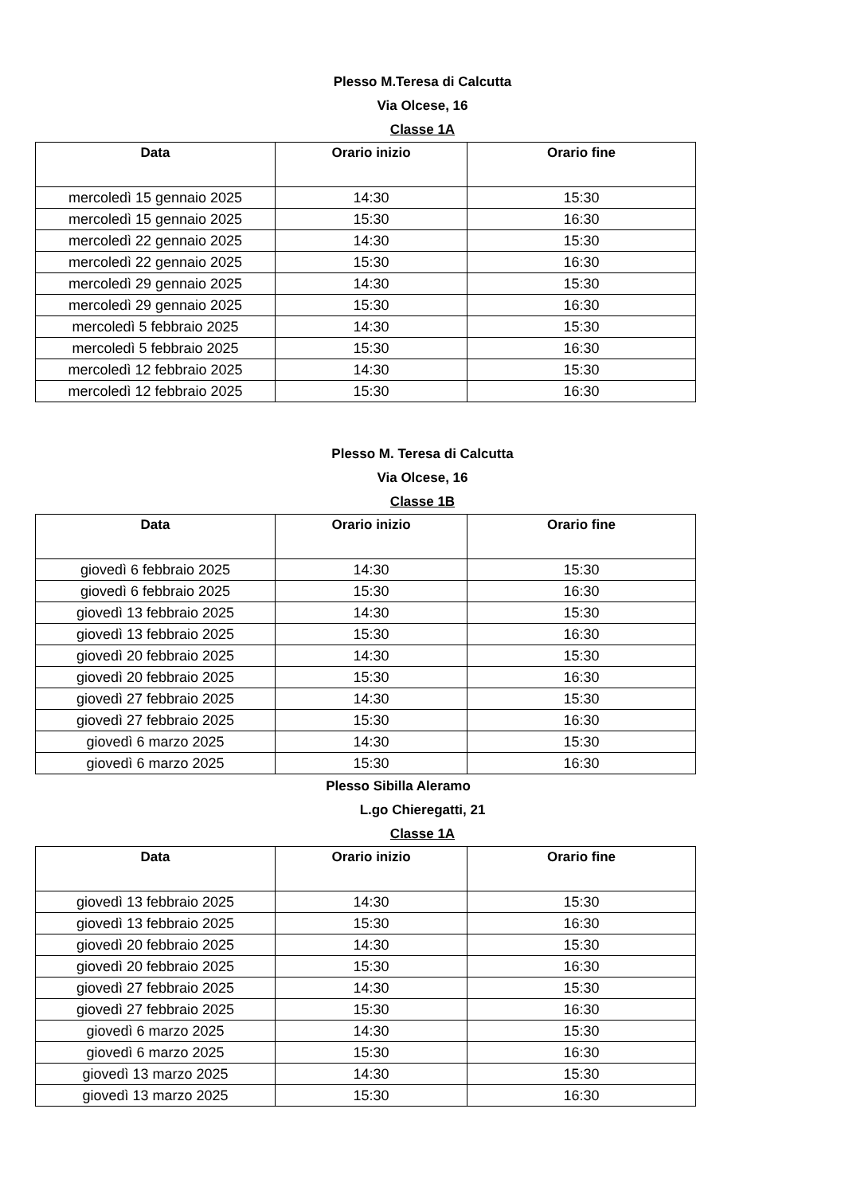Plesso M.Teresa di Calcutta
Via Olcese, 16
Classe 1A
| Data | Orario inizio | Orario fine |
| --- | --- | --- |
| mercoledì 15 gennaio 2025 | 14:30 | 15:30 |
| mercoledì 15 gennaio 2025 | 15:30 | 16:30 |
| mercoledì 22 gennaio 2025 | 14:30 | 15:30 |
| mercoledì 22 gennaio 2025 | 15:30 | 16:30 |
| mercoledì 29 gennaio 2025 | 14:30 | 15:30 |
| mercoledì 29 gennaio 2025 | 15:30 | 16:30 |
| mercoledì 5 febbraio 2025 | 14:30 | 15:30 |
| mercoledì 5 febbraio 2025 | 15:30 | 16:30 |
| mercoledì 12 febbraio 2025 | 14:30 | 15:30 |
| mercoledì 12 febbraio 2025 | 15:30 | 16:30 |
Plesso M. Teresa di Calcutta
Via Olcese, 16
Classe 1B
| Data | Orario inizio | Orario fine |
| --- | --- | --- |
| giovedì 6 febbraio 2025 | 14:30 | 15:30 |
| giovedì 6 febbraio 2025 | 15:30 | 16:30 |
| giovedì 13 febbraio 2025 | 14:30 | 15:30 |
| giovedì 13 febbraio 2025 | 15:30 | 16:30 |
| giovedì 20 febbraio 2025 | 14:30 | 15:30 |
| giovedì 20 febbraio 2025 | 15:30 | 16:30 |
| giovedì 27 febbraio 2025 | 14:30 | 15:30 |
| giovedì 27 febbraio 2025 | 15:30 | 16:30 |
| giovedì 6 marzo 2025 | 14:30 | 15:30 |
| giovedì 6 marzo 2025 | 15:30 | 16:30 |
Plesso Sibilla Aleramo
L.go Chieregatti, 21
Classe 1A
| Data | Orario inizio | Orario fine |
| --- | --- | --- |
| giovedì 13 febbraio 2025 | 14:30 | 15:30 |
| giovedì 13 febbraio 2025 | 15:30 | 16:30 |
| giovedì 20 febbraio 2025 | 14:30 | 15:30 |
| giovedì 20 febbraio 2025 | 15:30 | 16:30 |
| giovedì 27 febbraio 2025 | 14:30 | 15:30 |
| giovedì 27 febbraio 2025 | 15:30 | 16:30 |
| giovedì 6 marzo 2025 | 14:30 | 15:30 |
| giovedì 6 marzo 2025 | 15:30 | 16:30 |
| giovedì 13 marzo 2025 | 14:30 | 15:30 |
| giovedì 13 marzo 2025 | 15:30 | 16:30 |